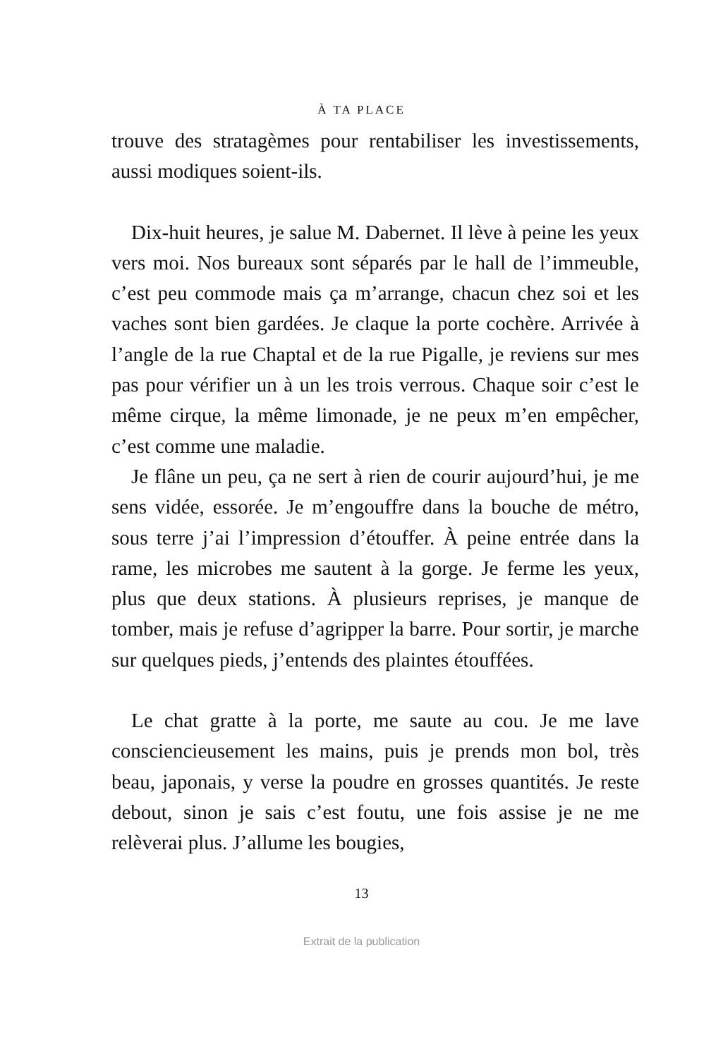À TA PLACE
trouve des stratagèmes pour rentabiliser les investissements, aussi modiques soient-ils.
Dix-huit heures, je salue M. Dabernet. Il lève à peine les yeux vers moi. Nos bureaux sont séparés par le hall de l’immeuble, c’est peu commode mais ça m’arrange, chacun chez soi et les vaches sont bien gardées. Je claque la porte cochère. Arrivée à l’angle de la rue Chaptal et de la rue Pigalle, je reviens sur mes pas pour vérifier un à un les trois verrous. Chaque soir c’est le même cirque, la même limonade, je ne peux m’en empêcher, c’est comme une maladie.
Je flâne un peu, ça ne sert à rien de courir aujourd’hui, je me sens vidée, essorée. Je m’engouffre dans la bouche de métro, sous terre j’ai l’impression d’étouffer. À peine entrée dans la rame, les microbes me sautent à la gorge. Je ferme les yeux, plus que deux stations. À plusieurs reprises, je manque de tomber, mais je refuse d’agripper la barre. Pour sortir, je marche sur quelques pieds, j’entends des plaintes étouffées.
Le chat gratte à la porte, me saute au cou. Je me lave consciencieusement les mains, puis je prends mon bol, très beau, japonais, y verse la poudre en grosses quantités. Je reste debout, sinon je sais c’est foutu, une fois assise je ne me relèverai plus. J’allume les bougies,
13
Extrait de la publication